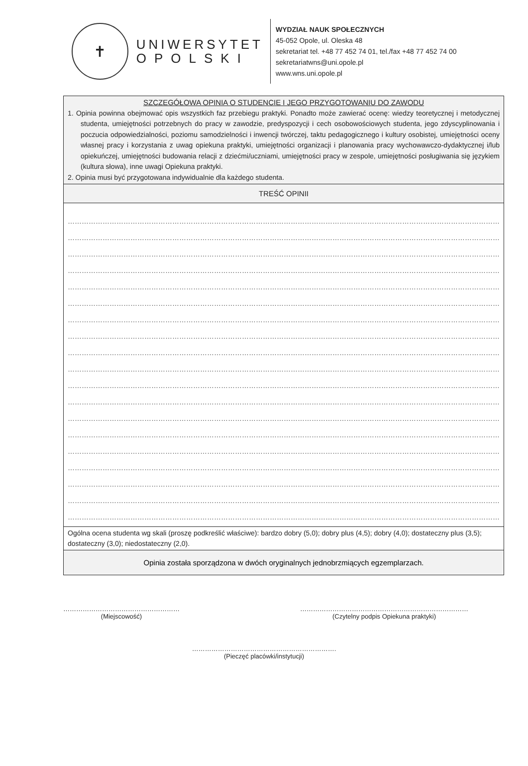✝
UNIWERSYTET
OPOLSKI
WYDZIAŁ NAUK SPOŁECZNYCH
45-052 Opole, ul. Oleska 48
sekretariat tel. +48 77 452 74 01, tel./fax +48 77 452 74 00
sekretariatwns@uni.opole.pl
www.wns.uni.opole.pl
| SZCZEGÓŁOWA OPINIA O STUDENCIE I JEGO PRZYGOTOWANIU DO ZAWODU 1. Opinia powinna obejmować opis wszystkich faz przebiegu praktyki. Ponadto może zawierać ocenę: wiedzy teoretycznej i metodycznej studenta, umiejętności potrzebnych do pracy w zawodzie, predyspozycji i cech osobowościowych studenta, jego zdyscyplinowania i poczucia odpowiedzialności, poziomu samodzielności i inwencji twórczej, taktu pedagogicznego i kultury osobistej, umiejętności oceny własnej pracy i korzystania z uwag opiekuna praktyki, umiejętności organizacji i planowania pracy wychowawczo-dydaktycznej i/lub opiekuńczej, umiejętności budowania relacji z dziećmi/uczniami, umiejętności pracy w zespole, umiejętności posługiwania się językiem (kultura słowa), inne uwagi Opiekuna praktyki. 2. Opinia musi być przygotowana indywidualnie dla każdego studenta. |
| TREŚĆ OPINII |
| …………………………………………………………………………………………………………………………………………………………………… …………………………………………………………………………………………………………………………………………………………………… …………………………………………………………………………………………………………………………………………………………………… …………………………………………………………………………………………………………………………………………………………………… …………………………………………………………………………………………………………………………………………………………………… …………………………………………………………………………………………………………………………………………………………………… …………………………………………………………………………………………………………………………………………………………………… …………………………………………………………………………………………………………………………………………………………………… …………………………………………………………………………………………………………………………………………………………………… …………………………………………………………………………………………………………………………………………………………………… …………………………………………………………………………………………………………………………………………………………………… …………………………………………………………………………………………………………………………………………………………………… …………………………………………………………………………………………………………………………………………………………………… …………………………………………………………………………………………………………………………………………………………………… …………………………………………………………………………………………………………………………………………………………………… …………………………………………………………………………………………………………………………………………………………………… …………………………………………………………………………………………………………………………………………………………………… …………………………………………………………………………………………………………………………………………………………………… …………………………………………………………………………………………………………………………………………………………………… |
| Ogólna ocena studenta wg skali (proszę podkreślić właściwe): bardzo dobry (5,0); dobry plus (4,5); dobry (4,0); dostateczny plus (3,5); dostateczny (3,0); niedostateczny (2,0). |
| Opinia została sporządzona w dwóch oryginalnych jednobrzmiących egzemplarzach. |
………………………………………………
(Miejscowość)
……………………………………………………………………
(Czytelny podpis Opiekuna praktyki)
………………………………………………………….
(Pieczęć placówki/instytucji)